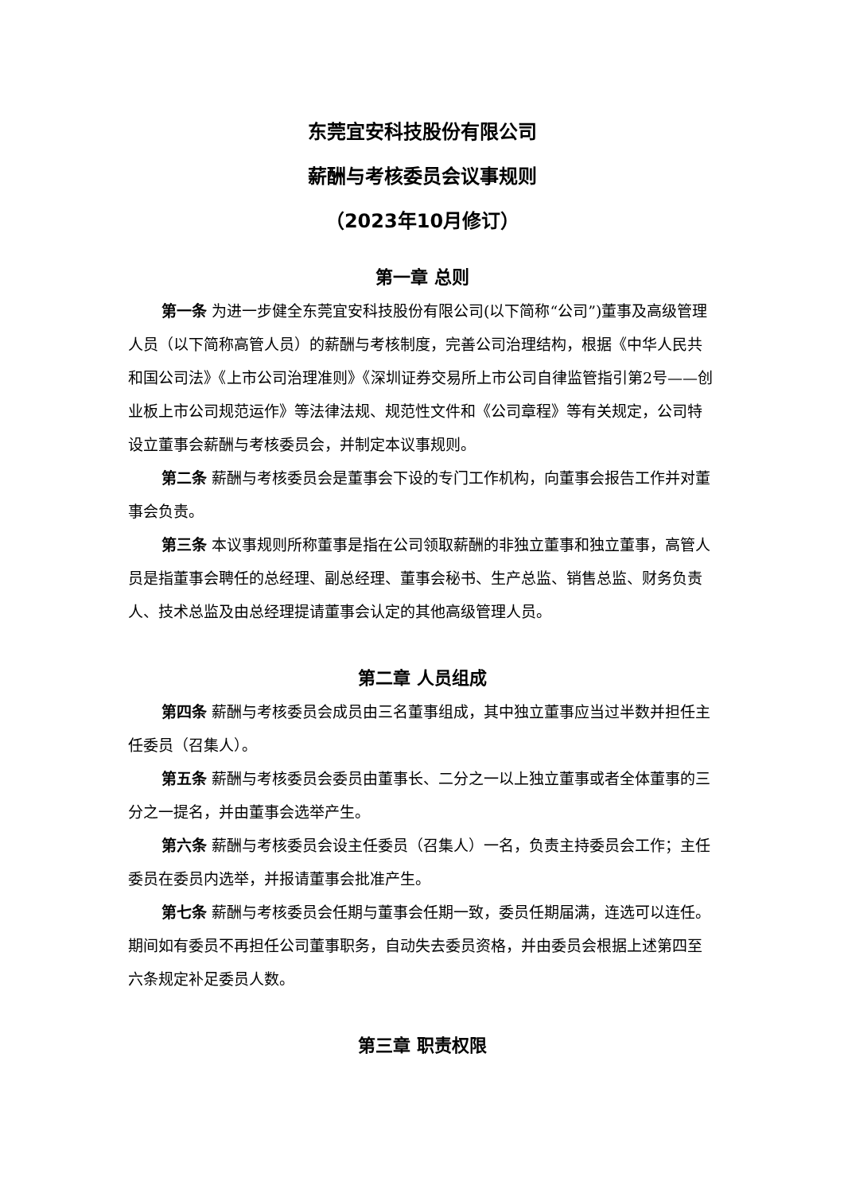东莞宜安科技股份有限公司
薪酬与考核委员会议事规则
（2023年10月修订）
第一章 总则
第一条 为进一步健全东莞宜安科技股份有限公司(以下简称“公司”)董事及高级管理人员（以下简称高管人员）的薪酬与考核制度，完善公司治理结构，根据《中华人民共和国公司法》《上市公司治理准则》《深圳证券交易所上市公司自律监管指引第2号——创业板上市公司规范运作》等法律法规、规范性文件和《公司章程》等有关规定，公司特设立董事会薪酬与考核委员会，并制定本议事规则。
第二条 薪酬与考核委员会是董事会下设的专门工作机构，向董事会报告工作并对董事会负责。
第三条 本议事规则所称董事是指在公司领取薪酬的非独立董事和独立董事，高管人员是指董事会聘任的总经理、副总经理、董事会秘书、生产总监、销售总监、财务负责人、技术总监及由总经理提请董事会认定的其他高级管理人员。
第二章 人员组成
第四条 薪酬与考核委员会成员由三名董事组成，其中独立董事应当过半数并担任主任委员（召集人）。
第五条 薪酬与考核委员会委员由董事长、二分之一以上独立董事或者全体董事的三分之一提名，并由董事会选举产生。
第六条 薪酬与考核委员会设主任委员（召集人）一名，负责主持委员会工作；主任委员在委员内选举，并报请董事会批准产生。
第七条 薪酬与考核委员会任期与董事会任期一致，委员任期届满，连选可以连任。期间如有委员不再担任公司董事职务，自动失去委员资格，并由委员会根据上述第四至六条规定补足委员人数。
第三章 职责权限